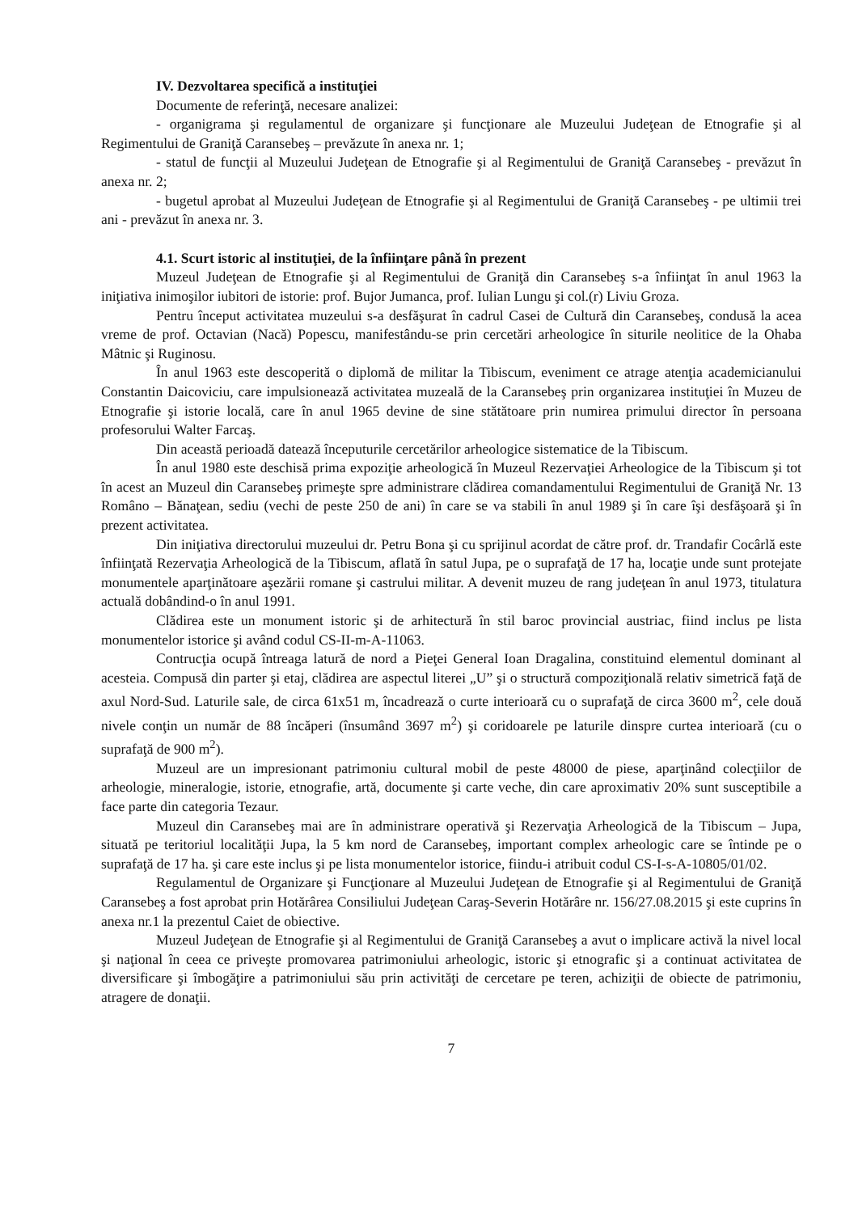IV. Dezvoltarea specifică a instituţiei
Documente de referinţă, necesare analizei:
- organigrama şi regulamentul de organizare şi funcţionare ale Muzeului Judeţean de Etnografie şi al Regimentului de Graniţă Caransebeş – prevăzute în anexa nr. 1;
- statul de funcţii al Muzeului Judeţean de Etnografie şi al Regimentului de Graniţă Caransebeş - prevăzut în anexa nr. 2;
- bugetul aprobat al Muzeului Judeţean de Etnografie şi al Regimentului de Graniţă Caransebeş - pe ultimii trei ani - prevăzut în anexa nr. 3.
4.1. Scurt istoric al instituţiei, de la înfiinţare până în prezent
Muzeul Judeţean de Etnografie şi al Regimentului de Graniţă din Caransebeş s-a înfiinţat în anul 1963 la iniţiativa inimoşilor iubitori de istorie: prof. Bujor Jumanca, prof. Iulian Lungu şi col.(r) Liviu Groza.
Pentru început activitatea muzeului s-a desfăşurat în cadrul Casei de Cultură din Caransebeş, condusă la acea vreme de prof. Octavian (Nacă) Popescu, manifestându-se prin cercetări arheologice în siturile neolitice de la Ohaba Mâtnic şi Ruginosu.
În anul 1963 este descoperită o diplomă de militar la Tibiscum, eveniment ce atrage atenţia academicianului Constantin Daicoviciu, care impulsionează activitatea muzeală de la Caransebeş prin organizarea instituţiei în Muzeu de Etnografie şi istorie locală, care în anul 1965 devine de sine stătătoare prin numirea primului director în persoana profesorului Walter Farcaş.
Din această perioadă datează începuturile cercetărilor arheologice sistematice de la Tibiscum.
În anul 1980 este deschisă prima expoziţie arheologică în Muzeul Rezervaţiei Arheologice de la Tibiscum şi tot în acest an Muzeul din Caransebeş primeşte spre administrare clădirea comandamentului Regimentului de Graniţă Nr. 13 Româno – Bănaţean, sediu (vechi de peste 250 de ani) în care se va stabili în anul 1989 şi în care îşi desfăşoară şi în prezent activitatea.
Din iniţiativa directorului muzeului dr. Petru Bona şi cu sprijinul acordat de către prof. dr. Trandafir Cocârlă este înfiinţată Rezervaţia Arheologică de la Tibiscum, aflată în satul Jupa, pe o suprafaţă de 17 ha, locaţie unde sunt protejate monumentele aparţinătoare aşezării romane şi castrului militar. A devenit muzeu de rang judeţean în anul 1973, titulatura actuală dobândind-o în anul 1991.
Clădirea este un monument istoric şi de arhitectură în stil baroc provincial austriac, fiind inclus pe lista monumentelor istorice şi având codul CS-II-m-A-11063.
Contrucţia ocupă întreaga latură de nord a Pieţei General Ioan Dragalina, constituind elementul dominant al acesteia. Compusă din parter şi etaj, clădirea are aspectul literei „U” şi o structură compoziţională relativ simetrică faţă de axul Nord-Sud. Laturile sale, de circa 61x51 m, încadrează o curte interioară cu o suprafaţă de circa 3600 m<sup>2</sup>, cele două nivele conţin un număr de 88 încăperi (însumând 3697 m<sup>2</sup>) şi coridoarele pe laturile dinspre curtea interioară (cu o suprafaţă de 900 m<sup>2</sup>).
Muzeul are un impresionant patrimoniu cultural mobil de peste 48000 de piese, aparţinând colecţiilor de arheologie, mineralogie, istorie, etnografie, artă, documente şi carte veche, din care aproximativ 20% sunt susceptibile a face parte din categoria Tezaur.
Muzeul din Caransebeş mai are în administrare operativă şi Rezervaţia Arheologică de la Tibiscum – Jupa, situată pe teritoriul localităţii Jupa, la 5 km nord de Caransebeş, important complex arheologic care se întinde pe o suprafaţă de 17 ha. şi care este inclus şi pe lista monumentelor istorice, fiindu-i atribuit codul CS-I-s-A-10805/01/02.
Regulamentul de Organizare şi Funcţionare al Muzeului Judeţean de Etnografie şi al Regimentului de Graniţă Caransebeş a fost aprobat prin Hotărârea Consiliului Judeţean Caraş-Severin Hotărâre nr. 156/27.08.2015 şi este cuprins în anexa nr.1 la prezentul Caiet de obiective.
Muzeul Judeţean de Etnografie şi al Regimentului de Graniţă Caransebeş a avut o implicare activă la nivel local şi naţional în ceea ce priveşte promovarea patrimoniului arheologic, istoric şi etnografic şi a continuat activitatea de diversificare şi îmbogăţire a patrimoniului său prin activităţi de cercetare pe teren, achiziţii de obiecte de patrimoniu, atragere de donaţii.
7